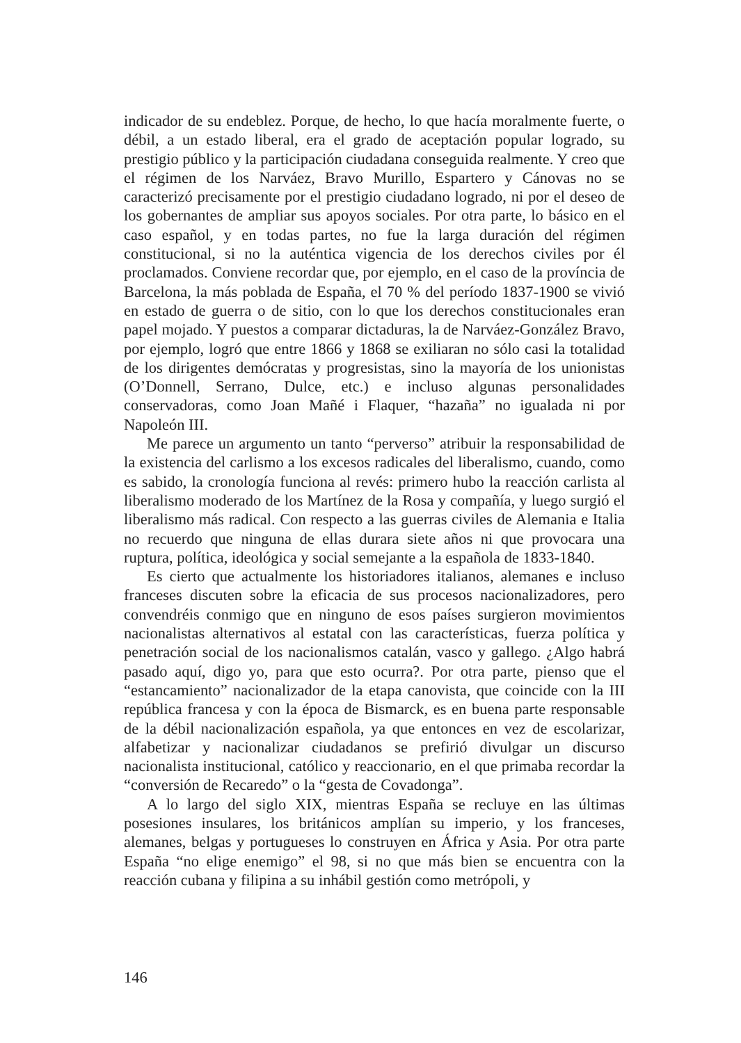indicador de su endeblez. Porque, de hecho, lo que hacía moralmente fuerte, o débil, a un estado liberal, era el grado de aceptación popular logrado, su prestigio público y la participación ciudadana conseguida realmente. Y creo que el régimen de los Narváez, Bravo Murillo, Espartero y Cánovas no se caracterizó precisamente por el prestigio ciudadano logrado, ni por el deseo de los gobernantes de ampliar sus apoyos sociales. Por otra parte, lo básico en el caso español, y en todas partes, no fue la larga duración del régimen constitucional, si no la auténtica vigencia de los derechos civiles por él proclamados. Conviene recordar que, por ejemplo, en el caso de la província de Barcelona, la más poblada de España, el 70 % del período 1837-1900 se vivió en estado de guerra o de sitio, con lo que los derechos constitucionales eran papel mojado. Y puestos a comparar dictaduras, la de Narváez-González Bravo, por ejemplo, logró que entre 1866 y 1868 se exiliaran no sólo casi la totalidad de los dirigentes demócratas y progresistas, sino la mayoría de los unionistas (O’Donnell, Serrano, Dulce, etc.) e incluso algunas personalidades conservadoras, como Joan Mañé i Flaquer, “hazaña” no igualada ni por Napoleón III.
Me parece un argumento un tanto “perverso” atribuir la responsabilidad de la existencia del carlismo a los excesos radicales del liberalismo, cuando, como es sabido, la cronología funciona al revés: primero hubo la reacción carlista al liberalismo moderado de los Martínez de la Rosa y compañía, y luego surgió el liberalismo más radical. Con respecto a las guerras civiles de Alemania e Italia no recuerdo que ninguna de ellas durara siete años ni que provocara una ruptura, política, ideológica y social semejante a la española de 1833-1840.
Es cierto que actualmente los historiadores italianos, alemanes e incluso franceses discuten sobre la eficacia de sus procesos nacionalizadores, pero convendréis conmigo que en ninguno de esos países surgieron movimientos nacionalistas alternativos al estatal con las características, fuerza política y penetración social de los nacionalismos catalán, vasco y gallego. ¿Algo habrá pasado aquí, digo yo, para que esto ocurra?. Por otra parte, pienso que el “estancamiento” nacionalizador de la etapa canovista, que coincide con la III república francesa y con la época de Bismarck, es en buena parte responsable de la débil nacionalización española, ya que entonces en vez de escolarizar, alfabetizar y nacionalizar ciudadanos se prefirió divulgar un discurso nacionalista institucional, católico y reaccionario, en el que primaba recordar la “conversión de Recaredo” o la “gesta de Covadonga”.
A lo largo del siglo XIX, mientras España se recluye en las últimas posesiones insulares, los británicos amplían su imperio, y los franceses, alemanes, belgas y portugueses lo construyen en África y Asia. Por otra parte España “no elige enemigo” el 98, si no que más bien se encuentra con la reacción cubana y filipina a su inhábil gestión como metrópoli, y
146